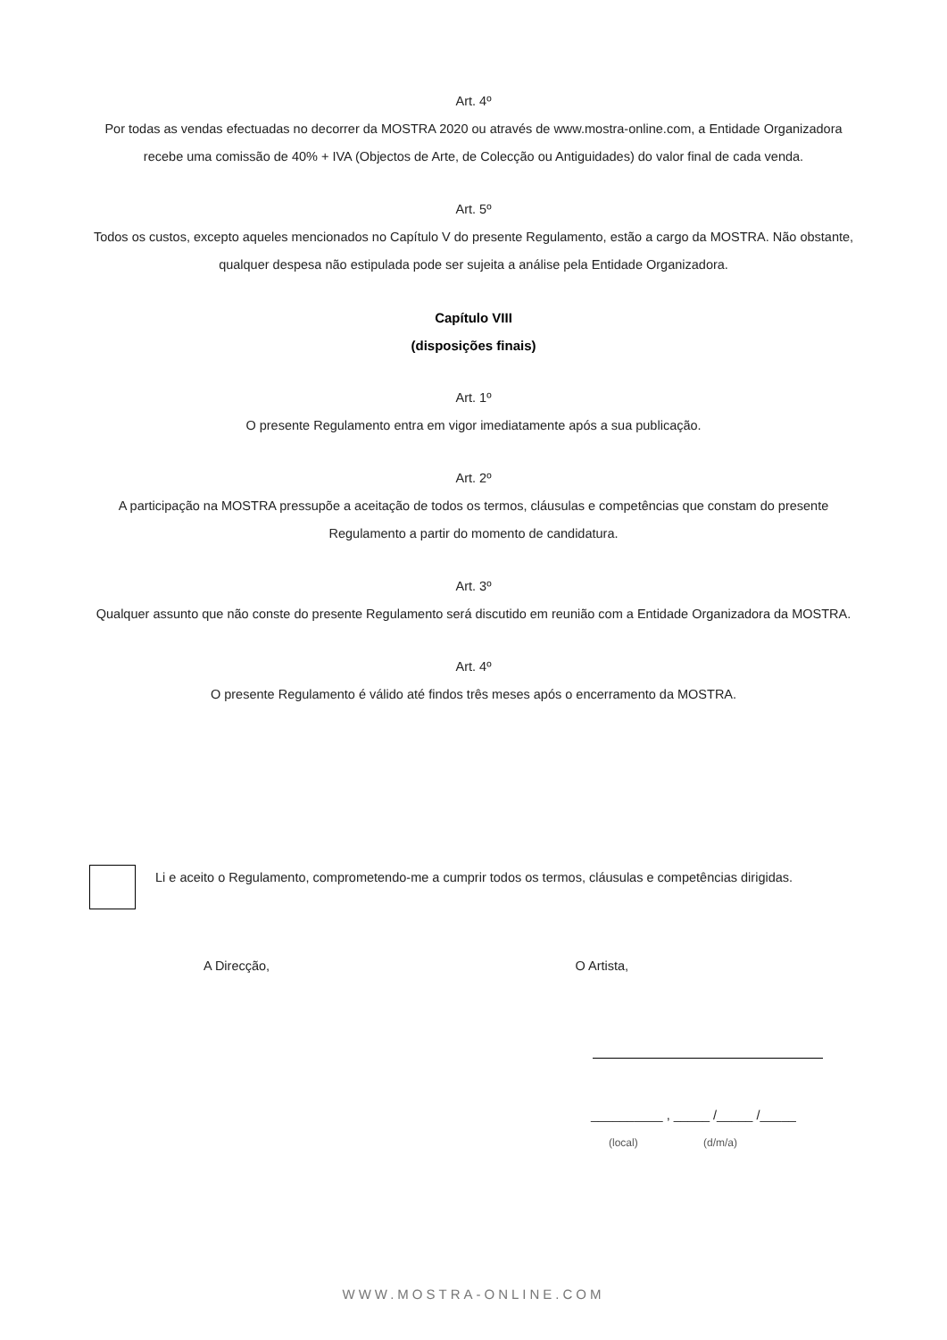Art. 4º
Por todas as vendas efectuadas no decorrer da MOSTRA 2020 ou através de www.mostra-online.com, a Entidade Organizadora recebe uma comissão de 40% + IVA (Objectos de Arte, de Colecção ou Antiguidades) do valor final de cada venda.
Art. 5º
Todos os custos, excepto aqueles mencionados no Capítulo V do presente Regulamento, estão a cargo da MOSTRA. Não obstante, qualquer despesa não estipulada pode ser sujeita a análise pela Entidade Organizadora.
Capítulo VIII
(disposições finais)
Art. 1º
O presente Regulamento entra em vigor imediatamente após a sua publicação.
Art. 2º
A participação na MOSTRA pressupõe a aceitação de todos os termos, cláusulas e competências que constam do presente Regulamento a partir do momento de candidatura.
Art. 3º
Qualquer assunto que não conste do presente Regulamento será discutido em reunião com a Entidade Organizadora da MOSTRA.
Art. 4º
O presente Regulamento é válido até findos três meses após o encerramento da MOSTRA.
Li e aceito o Regulamento, comprometendo-me a cumprir todos os termos, cláusulas e competências dirigidas.
A Direcção, O Artista,
__________ , _____ /_____ /_____
(local) (d/m/a)
WWW.MOSTRA-ONLINE.COM